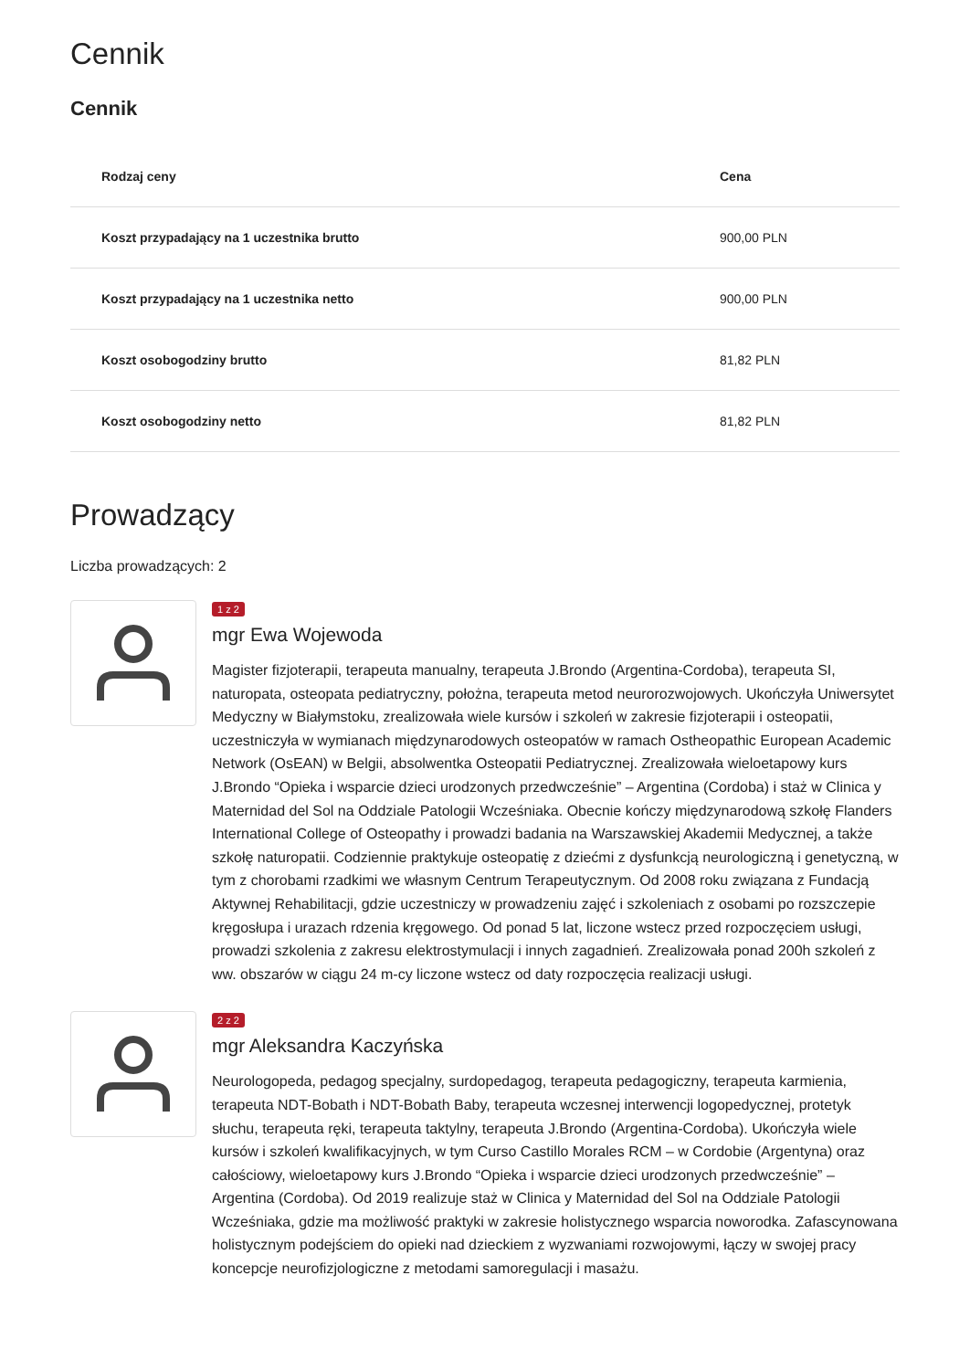Cennik
Cennik
| Rodzaj ceny | Cena |
| --- | --- |
| Koszt przypadający na 1 uczestnika brutto | 900,00 PLN |
| Koszt przypadający na 1 uczestnika netto | 900,00 PLN |
| Koszt osobogodziny brutto | 81,82 PLN |
| Koszt osobogodziny netto | 81,82 PLN |
Prowadzący
Liczba prowadzących: 2
1 z 2
mgr Ewa Wojewoda
Magister fizjoterapii, terapeuta manualny, terapeuta J.Brondo (Argentina-Cordoba), terapeuta SI, naturopata, osteopata pediatryczny, położna, terapeuta metod neurorozwojowych. Ukończyła Uniwersytet Medyczny w Białymstoku, zrealizowała wiele kursów i szkoleń w zakresie fizjoterapii i osteopatii, uczestniczyła w wymianach międzynarodowych osteopatów w ramach Ostheopathic European Academic Network (OsEAN) w Belgii, absolwentka Osteopatii Pediatrycznej. Zrealizowała wieloetapowy kurs J.Brondo “Opieka i wsparcie dzieci urodzonych przedwcześnie” – Argentina (Cordoba) i staż w Clinica y Maternidad del Sol na Oddziale Patologii Wcześniaka. Obecnie kończy międzynarodową szkołę Flanders International College of Osteopathy i prowadzi badania na Warszawskiej Akademii Medycznej, a także szkołę naturopatii. Codziennie praktykuje osteopatię z dziećmi z dysfunkcją neurologiczną i genetyczną, w tym z chorobami rzadkimi we własnym Centrum Terapeutycznym. Od 2008 roku związana z Fundacją Aktywnej Rehabilitacji, gdzie uczestniczy w prowadzeniu zajęć i szkoleniach z osobami po rozszczepie kręgosłupa i urazach rdzenia kręgowego. Od ponad 5 lat, liczone wstecz przed rozpoczęciem usługi, prowadzi szkolenia z zakresu elektrostymulacji i innych zagadnień. Zrealizowała ponad 200h szkoleń z ww. obszarów w ciągu 24 m-cy liczone wstecz od daty rozpoczęcia realizacji usługi.
2 z 2
mgr Aleksandra Kaczyńska
Neurologopeda, pedagog specjalny, surdopedagog, terapeuta pedagogiczny, terapeuta karmienia, terapeuta NDT-Bobath i NDT-Bobath Baby, terapeuta wczesnej interwencji logopedycznej, protetyk słuchu, terapeuta ręki, terapeuta taktylny, terapeuta J.Brondo (Argentina-Cordoba). Ukończyła wiele kursów i szkoleń kwalifikacyjnych, w tym Curso Castillo Morales RCM – w Cordobie (Argentyna) oraz całościowy, wieloetapowy kurs J.Brondo “Opieka i wsparcie dzieci urodzonych przedwcześnie” – Argentina (Cordoba). Od 2019 realizuje staż w Clinica y Maternidad del Sol na Oddziale Patologii Wcześniaka, gdzie ma możliwość praktyki w zakresie holistycznego wsparcia noworodka. Zafascynowana holistycznym podejściem do opieki nad dzieckiem z wyzwaniami rozwojowymi, łączy w swojej pracy koncepcje neurofizjologiczne z metodami samoregulacji i masażu.